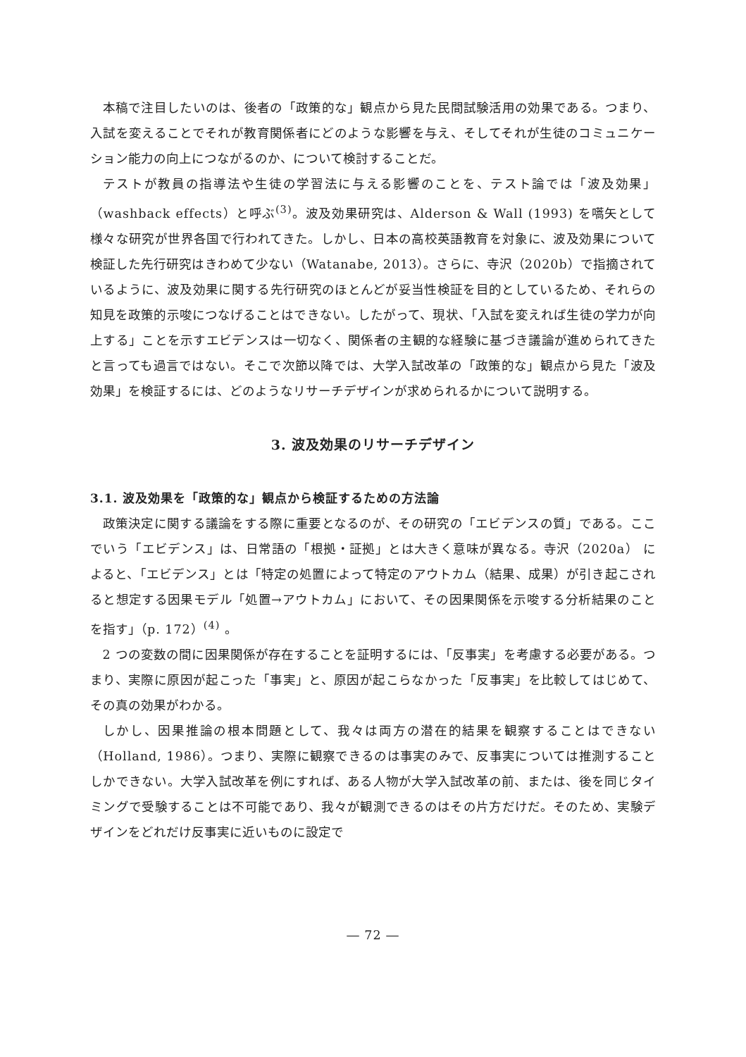本稿で注目したいのは、後者の「政策的な」観点から見た民間試験活用の効果である。つまり、入試を変えることでそれが教育関係者にどのような影響を与え、そしてそれが生徒のコミュニケーション能力の向上につながるのか、について検討することだ。
テストが教員の指導法や生徒の学習法に与える影響のことを、テスト論では「波及効果」（washback effects）と呼ぶ<sup>(3)</sup>。波及効果研究は、Alderson & Wall (1993) を嚆矢として様々な研究が世界各国で行われてきた。しかし、日本の高校英語教育を対象に、波及効果について検証した先行研究はきわめて少ない（Watanabe, 2013）。さらに、寺沢（2020b）で指摘されているように、波及効果に関する先行研究のほとんどが妥当性検証を目的としているため、それらの知見を政策的示唆につなげることはできない。したがって、現状、「入試を変えれば生徒の学力が向上する」ことを示すエビデンスは一切なく、関係者の主観的な経験に基づき議論が進められてきたと言っても過言ではない。そこで次節以降では、大学入試改革の「政策的な」観点から見た「波及効果」を検証するには、どのようなリサーチデザインが求められるかについて説明する。
3. 波及効果のリサーチデザイン
3.1. 波及効果を「政策的な」観点から検証するための方法論
政策決定に関する議論をする際に重要となるのが、その研究の「エビデンスの質」である。ここでいう「エビデンス」は、日常語の「根拠・証拠」とは大きく意味が異なる。寺沢（2020a） によると、「エビデンス」とは「特定の処置によって特定のアウトカム（結果、成果）が引き起こされると想定する因果モデル「処置→アウトカム」において、その因果関係を示唆する分析結果のことを指す」（p. 172）<sup>(4)</sup> 。
2 つの変数の間に因果関係が存在することを証明するには、「反事実」を考慮する必要がある。つまり、実際に原因が起こった「事実」と、原因が起こらなかった「反事実」を比較してはじめて、その真の効果がわかる。
しかし、因果推論の根本問題として、我々は両方の潜在的結果を観察することはできない（Holland, 1986）。つまり、実際に観察できるのは事実のみで、反事実については推測することしかできない。大学入試改革を例にすれば、ある人物が大学入試改革の前、または、後を同じタイミングで受験することは不可能であり、我々が観測できるのはその片方だけだ。そのため、実験デザインをどれだけ反事実に近いものに設定で
― 72 ―